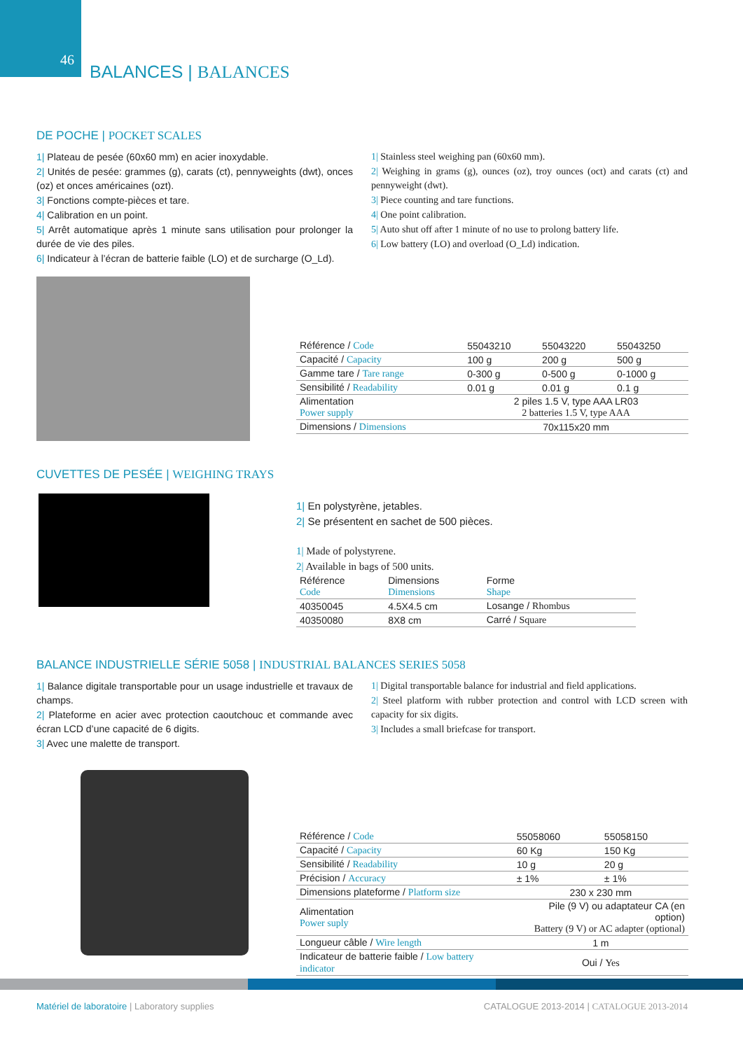46
BALANCES | BALANCES
DE POCHE | POCKET SCALES
1| Plateau de pesée (60x60 mm) en acier inoxydable.
2| Unités de pesée: grammes (g), carats (ct), pennyweights (dwt), onces (oz) et onces américaines (ozt).
3| Fonctions compte-pièces et tare.
4| Calibration en un point.
5| Arrêt automatique après 1 minute sans utilisation pour prolonger la durée de vie des piles.
6| Indicateur à l’écran de batterie faible (LO) et de surcharge (O_Ld).
1| Stainless steel weighing pan (60x60 mm).
2| Weighing in grams (g), ounces (oz), troy ounces (oct) and carats (ct) and pennyweight (dwt).
3| Piece counting and tare functions.
4| One point calibration.
5| Auto shut off after 1 minute of no use to prolong battery life.
6| Low battery (LO) and overload (O_Ld) indication.
| Référence / Code | 55043210 | 55043220 | 55043250 |
| Capacité / Capacity | 100 g | 200 g | 500 g |
| Gamme tare / Tare range | 0-300 g | 0-500 g | 0-1000 g |
| Sensibilité / Readability | 0.01 g | 0.01 g | 0.1 g |
| Alimentation Power supply | 2 piles 1.5 V, type AAA LR03 2 batteries 1.5 V, type AAA | | |
| Dimensions / Dimensions | 70x115x20 mm | | |
CUVETTES DE PESÉE | WEIGHING TRAYS
1| En polystyrène, jetables.
2| Se présentent en sachet de 500 pièces.
1| Made of polystyrene.
2| Available in bags of 500 units.
| Référence Code | Dimensions Dimensions | Forme Shape |
| 40350045 | 4.5X4.5 cm | Losange / Rhombus |
| 40350080 | 8X8 cm | Carré / Square |
BALANCE INDUSTRIELLE SÉRIE 5058 | INDUSTRIAL BALANCES SERIES 5058
1| Balance digitale transportable pour un usage industrielle et travaux de champs.
2| Plateforme en acier avec protection caoutchouc et commande avec écran LCD d’une capacité de 6 digits.
3| Avec une malette de transport.
1| Digital transportable balance for industrial and field applications.
2| Steel platform with rubber protection and control with LCD screen with capacity for six digits.
3| Includes a small briefcase for transport.
| Référence / Code | 55058060 | 55058150 |
| Capacité / Capacity | 60 Kg | 150 Kg |
| Sensibilité / Readability | 10 g | 20 g |
| Précision / Accuracy | ± 1% | ± 1% |
| Dimensions plateforme / Platform size | 230 x 230 mm | |
| Alimentation Power suply | Pile (9 V) ou adaptateur CA (en option) Battery (9 V) or AC adapter (optional) | |
| Longueur câble / Wire length | 1 m | |
| Indicateur de batterie faible / Low battery indicator | Oui / Yes | |
Matériel de laboratoire | Laboratory supplies
CATALOGUE 2013-2014 | CATALOGUE 2013-2014